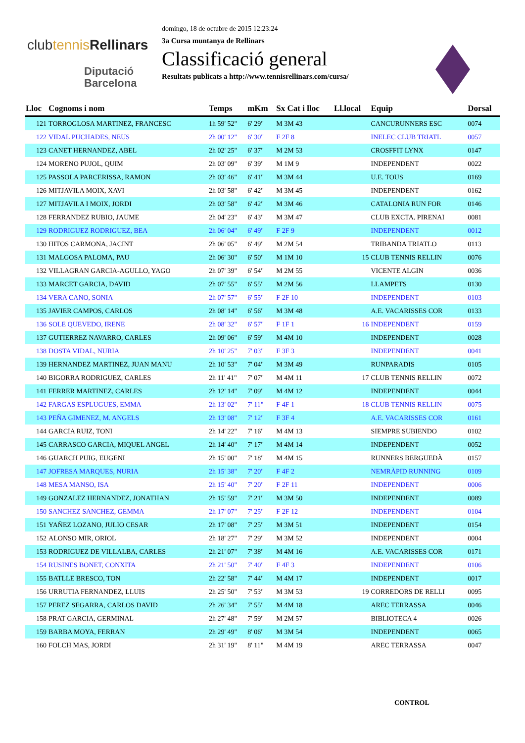clubtennis Rellinars
Diputació
Barcelona
domingo, 18 de octubre de 2015 12:23:24
3a Cursa muntanya de Rellinars
Classificació general
Resultats publicats a http://www.tennisrellinars.com/cursa/
| Lloc | Cognoms i nom | Temps | mKm | Sx Cat i lloc | Ll.local | Equip | Dorsal |
| --- | --- | --- | --- | --- | --- | --- | --- |
| 121 | TORROGLOSA MARTINEZ, FRANCESC | 1h 59' 52" | 6' 29" | M 3M 43 | | CANCURUNNERS ESC | 0074 |
| 122 | VIDAL PUCHADES, NEUS | 2h 00' 12" | 6' 30" | F 2F 8 | | INELEC CLUB TRIATL | 0057 |
| 123 | CANET HERNANDEZ, ABEL | 2h 02' 25" | 6' 37" | M 2M 53 | | CROSFFIT LYNX | 0147 |
| 124 | MORENO PUJOL, QUIM | 2h 03' 09" | 6' 39" | M 1M 9 | | INDEPENDENT | 0022 |
| 125 | PASSOLA PARCERISSA, RAMON | 2h 03' 46" | 6' 41" | M 3M 44 | | U.E. TOUS | 0169 |
| 126 | MITJAVILA MOIX, XAVI | 2h 03' 58" | 6' 42" | M 3M 45 | | INDEPENDENT | 0162 |
| 127 | MITJAVILA I MOIX, JORDI | 2h 03' 58" | 6' 42" | M 3M 46 | | CATALONIA RUN FOR | 0146 |
| 128 | FERRANDEZ RUBIO, JAUME | 2h 04' 23" | 6' 43" | M 3M 47 | | CLUB EXCTA. PIRENAI | 0081 |
| 129 | RODRIGUEZ RODRIGUEZ, BEA | 2h 06' 04" | 6' 49" | F 2F 9 | | INDEPENDENT | 0012 |
| 130 | HITOS CARMONA, JACINT | 2h 06' 05" | 6' 49" | M 2M 54 | | TRIBANDA TRIATLO | 0113 |
| 131 | MALGOSA PALOMA, PAU | 2h 06' 30" | 6' 50" | M 1M 10 | 15 | CLUB TENNIS RELLIN | 0076 |
| 132 | VILLAGRAN GARCIA-AGULLO, YAGO | 2h 07' 39" | 6' 54" | M 2M 55 | | VICENTE ALGIN | 0036 |
| 133 | MARCET GARCIA, DAVID | 2h 07' 55" | 6' 55" | M 2M 56 | | LLAMPETS | 0130 |
| 134 | VERA CANO, SONIA | 2h 07' 57" | 6' 55" | F 2F 10 | | INDEPENDENT | 0103 |
| 135 | JAVIER CAMPOS, CARLOS | 2h 08' 14" | 6' 56" | M 3M 48 | | A.E. VACARISSES COR | 0133 |
| 136 | SOLE QUEVEDO, IRENE | 2h 08' 32" | 6' 57" | F 1F 1 | 16 | INDEPENDENT | 0159 |
| 137 | GUTIERREZ NAVARRO, CARLES | 2h 09' 06" | 6' 59" | M 4M 10 | | INDEPENDENT | 0028 |
| 138 | DOSTA VIDAL, NURIA | 2h 10' 25" | 7' 03" | F 3F 3 | | INDEPENDENT | 0041 |
| 139 | HERNANDEZ MARTINEZ, JUAN MANU | 2h 10' 53" | 7' 04" | M 3M 49 | | RUNPARADIS | 0105 |
| 140 | BIGORRA RODRIGUEZ, CARLES | 2h 11' 41" | 7' 07" | M 4M 11 | 17 | CLUB TENNIS RELLIN | 0072 |
| 141 | FERRER MARTINEZ, CARLES | 2h 12' 14" | 7' 09" | M 4M 12 | | INDEPENDENT | 0044 |
| 142 | FARGAS ESPLUGUES, EMMA | 2h 13' 02" | 7' 11" | F 4F 1 | 18 | CLUB TENNIS RELLIN | 0075 |
| 143 | PEÑA GIMENEZ, M. ANGELS | 2h 13' 08" | 7' 12" | F 3F 4 | | A.E. VACARISSES COR | 0161 |
| 144 | GARCIA RUIZ, TONI | 2h 14' 22" | 7' 16" | M 4M 13 | | SIEMPRE SUBIENDO | 0102 |
| 145 | CARRASCO GARCIA, MIQUEL ANGEL | 2h 14' 40" | 7' 17" | M 4M 14 | | INDEPENDENT | 0052 |
| 146 | GUARCH PUIG, EUGENI | 2h 15' 00" | 7' 18" | M 4M 15 | | RUNNERS BERGUEDÀ | 0157 |
| 147 | JOFRESA MARQUES, NURIA | 2h 15' 38" | 7' 20" | F 4F 2 | | NEMRÀPID RUNNING | 0109 |
| 148 | MESA MANSO, ISA | 2h 15' 40" | 7' 20" | F 2F 11 | | INDEPENDENT | 0006 |
| 149 | GONZALEZ HERNANDEZ, JONATHAN | 2h 15' 59" | 7' 21" | M 3M 50 | | INDEPENDENT | 0089 |
| 150 | SANCHEZ SANCHEZ, GEMMA | 2h 17' 07" | 7' 25" | F 2F 12 | | INDEPENDENT | 0104 |
| 151 | YAÑEZ LOZANO, JULIO CESAR | 2h 17' 08" | 7' 25" | M 3M 51 | | INDEPENDENT | 0154 |
| 152 | ALONSO MIR, ORIOL | 2h 18' 27" | 7' 29" | M 3M 52 | | INDEPENDENT | 0004 |
| 153 | RODRIGUEZ DE VILLALBA, CARLES | 2h 21' 07" | 7' 38" | M 4M 16 | | A.E. VACARISSES COR | 0171 |
| 154 | RUSINES BONET, CONXITA | 2h 21' 50" | 7' 40" | F 4F 3 | | INDEPENDENT | 0106 |
| 155 | BATLLE BRESCO, TON | 2h 22' 58" | 7' 44" | M 4M 17 | | INDEPENDENT | 0017 |
| 156 | URRUTIA FERNANDEZ, LLUIS | 2h 25' 50" | 7' 53" | M 3M 53 | 19 | CORREDORS DE RELLI | 0095 |
| 157 | PEREZ SEGARRA, CARLOS DAVID | 2h 26' 34" | 7' 55" | M 4M 18 | | AREC TERRASSA | 0046 |
| 158 | PRAT GARCIA, GERMINAL | 2h 27' 48" | 7' 59" | M 2M 57 | | BIBLIOTECA 4 | 0026 |
| 159 | BARBA MOYA, FERRAN | 2h 29' 49" | 8' 06" | M 3M 54 | | INDEPENDENT | 0065 |
| 160 | FOLCH MAS, JORDI | 2h 31' 19" | 8' 11" | M 4M 19 | | AREC TERRASSA | 0047 |
CONTROL